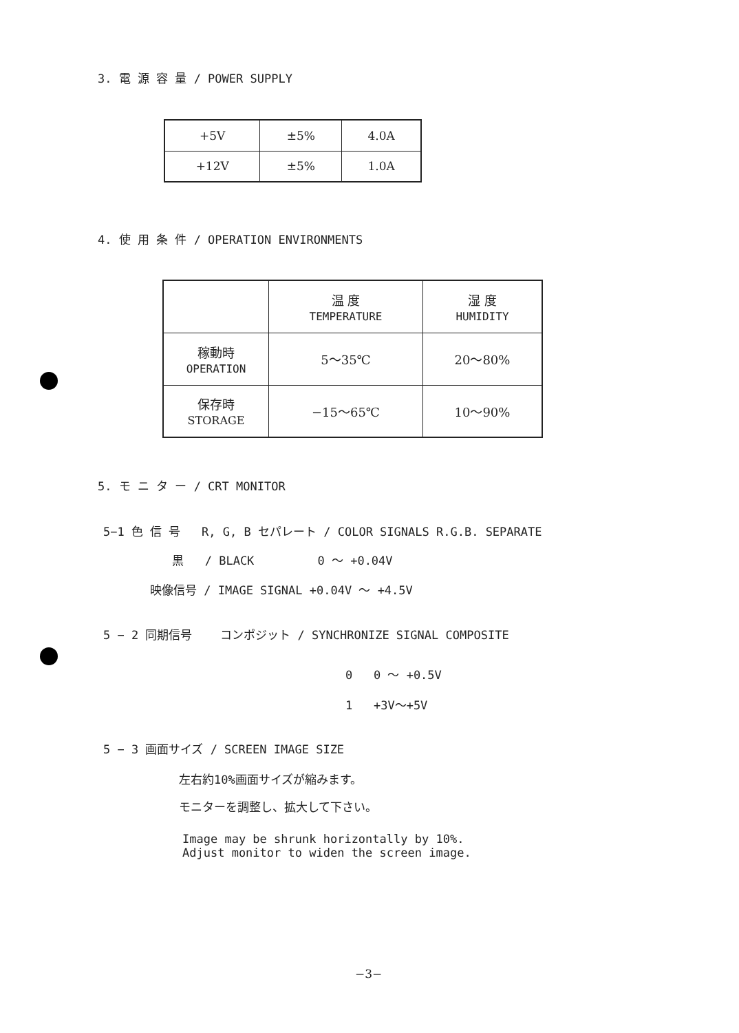3. 電 源 容 量 / POWER SUPPLY
| +5V | ±5% | 4.0A |
| +12V | ±5% | 1.0A |
4. 使 用 条 件 / OPERATION ENVIRONMENTS
| | 温 度 TEMPERATURE | 湿 度 HUMIDITY |
| 稼動時 OPERATION | 5〜35℃ | 20〜80% |
| 保存時 STORAGE | −15〜65℃ | 10〜90% |
5. モ ニ タ ー / CRT MONITOR
5−1 色 信 号 R, G, B セパレート / COLOR SIGNALS R.G.B. SEPARATE
黒 / BLACK 0 〜 +0.04V
映像信号 / IMAGE SIGNAL +0.04V 〜 +4.5V
5 − 2 同期信号 コンポジット / SYNCHRONIZE SIGNAL COMPOSITE
0 0 〜 +0.5V
1 +3V〜+5V
5 − 3 画面サイズ / SCREEN IMAGE SIZE
左右約10%画面サイズが縮みます。
モニターを調整し、拡大して下さい。
Image may be shrunk horizontally by 10%.
Adjust monitor to widen the screen image.
−3−